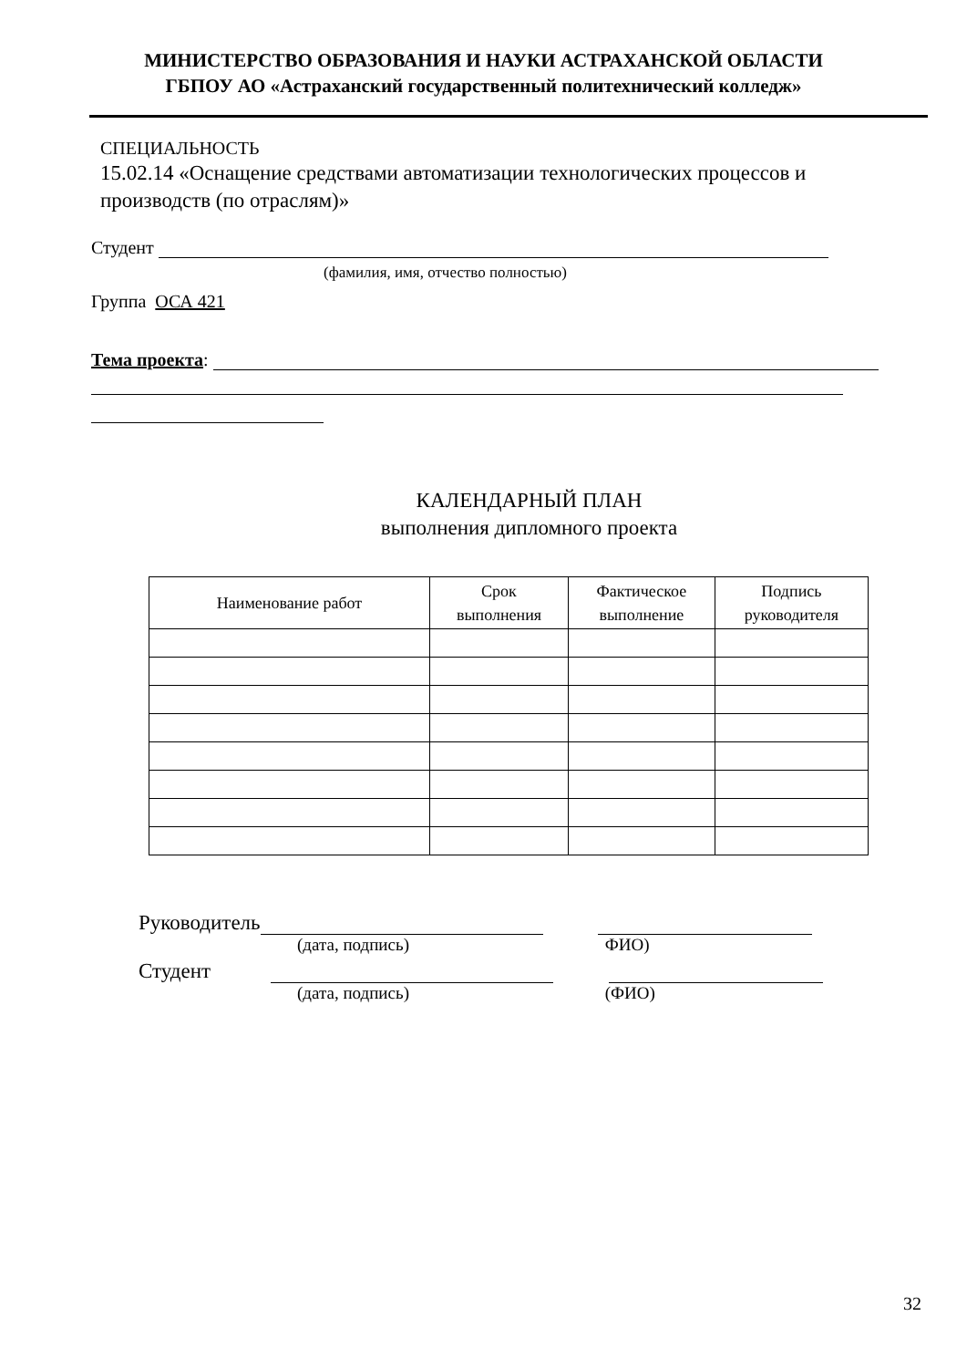МИНИСТЕРСТВО ОБРАЗОВАНИЯ И НАУКИ АСТРАХАНСКОЙ ОБЛАСТИ
ГБПОУ АО «Астраханский государственный политехнический колледж»
СПЕЦИАЛЬНОСТЬ
15.02.14 «Оснащение средствами автоматизации технологических процессов и производств (по отраслям)»
Студент
(фамилия, имя, отчество полностью)
Группа ОСА 421
Тема проекта:
КАЛЕНДАРНЫЙ ПЛАН
выполнения дипломного проекта
| Наименование работ | Срок выполнения | Фактическое выполнение | Подпись руководителя |
| --- | --- | --- | --- |
Руководитель
(дата, подпись) ФИО)
Студент
(дата, подпись) (ФИО)
32